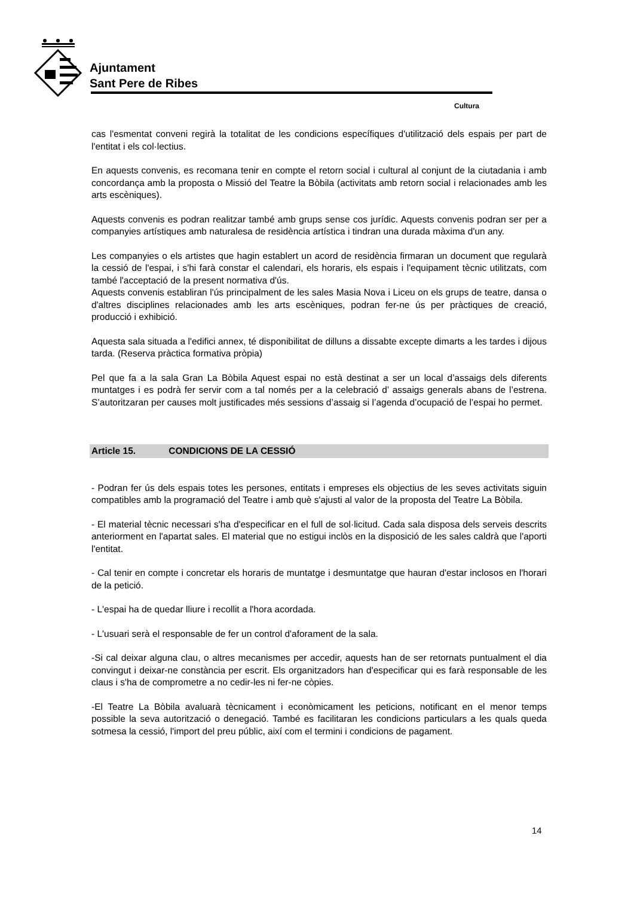Ajuntament
Sant Pere de Ribes
Cultura
cas l'esmentat conveni regirà la totalitat de les condicions específiques d'utilització dels espais per part de l'entitat i els col·lectius.
En aquests convenis, es recomana tenir en compte el retorn social i cultural al conjunt de la ciutadania i amb concordança amb la proposta o Missió del Teatre la Bòbila (activitats amb retorn social i relacionades amb les arts escèniques).
Aquests convenis es podran realitzar també amb grups sense cos jurídic. Aquests convenis podran ser per a companyies artístiques amb naturalesa de residència artística i tindran una durada màxima d'un any.
Les companyies o els artistes que hagin establert un acord de residència firmaran un document que regularà la cessió de l'espai, i s'hi farà constar el calendari, els horaris, els espais i l'equipament tècnic utilitzats, com també l'acceptació de la present normativa d'ús.
Aquests convenis establiran l'ús principalment de les sales Masia Nova i Liceu on els grups de teatre, dansa o d'altres disciplines relacionades amb les arts escèniques, podran fer-ne ús per pràctiques de creació, producció i exhibició.
Aquesta sala situada a l'edifici annex, té disponibilitat de dilluns a dissabte excepte dimarts a les tardes i dijous tarda. (Reserva pràctica formativa pròpia)
Pel que fa a la sala Gran La Bòbila Aquest espai no està destinat a ser un local d’assaigs dels diferents muntatges i es podrà fer servir com a tal només per a la celebració d’ assaigs generals abans de l’estrena. S’autoritzaran per causes molt justificades més sessions d’assaig si l’agenda d’ocupació de l’espai ho permet.
Article 15. CONDICIONS DE LA CESSIÓ
- Podran fer ús dels espais totes les persones, entitats i empreses els objectius de les seves activitats siguin compatibles amb la programació del Teatre i amb què s'ajusti al valor de la proposta del Teatre La Bòbila.
- El material tècnic necessari s'ha d'especificar en el full de sol·licitud. Cada sala disposa dels serveis descrits anteriorment en l'apartat sales. El material que no estigui inclòs en la disposició de les sales caldrà que l'aporti l'entitat.
- Cal tenir en compte i concretar els horaris de muntatge i desmuntatge que hauran d'estar inclosos en l'horari de la petició.
- L'espai ha de quedar lliure i recollit a l'hora acordada.
- L'usuari serà el responsable de fer un control d'aforament de la sala.
-Si cal deixar alguna clau, o altres mecanismes per accedir, aquests han de ser retornats puntualment el dia convingut i deixar-ne constància per escrit. Els organitzadors han d'especificar qui es farà responsable de les claus i s'ha de comprometre a no cedir-les ni fer-ne còpies.
-El Teatre La Bòbila avaluarà tècnicament i econòmicament les peticions, notificant en el menor temps possible la seva autorització o denegació. També es facilitaran les condicions particulars a les quals queda sotmesa la cessió, l'import del preu públic, així com el termini i condicions de pagament.
14